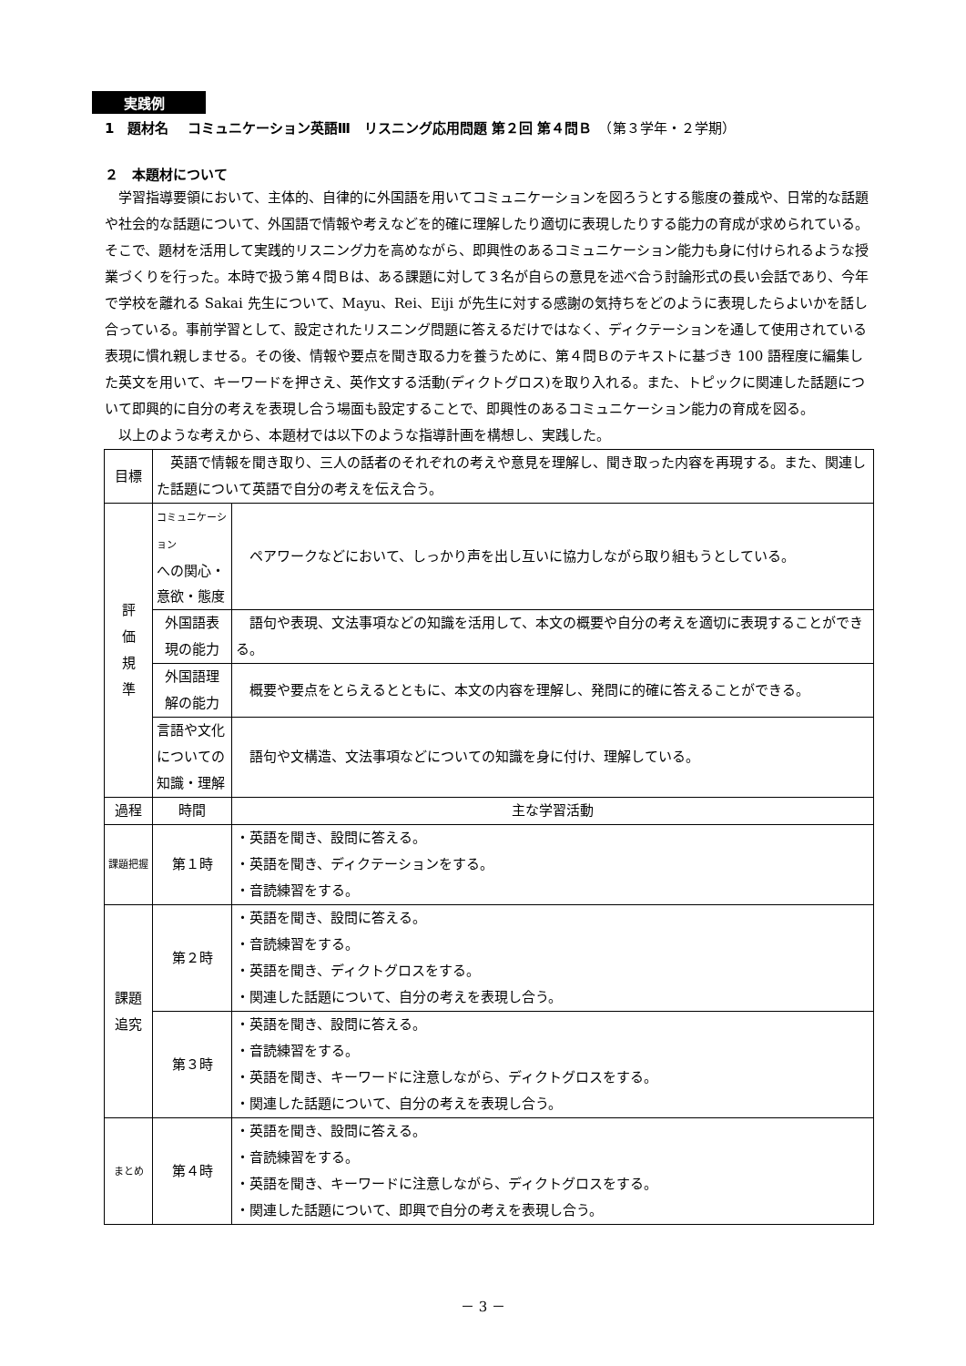実践例
1　題材名　 コミュニケーション英語Ⅲ　リスニング応用問題 第２回 第４問Ｂ　（第３学年・２学期）
２　本題材について
学習指導要領において、主体的、自律的に外国語を用いてコミュニケーションを図ろうとする態度の養成や、日常的な話題や社会的な話題について、外国語で情報や考えなどを的確に理解したり適切に表現したりする能力の育成が求められている。そこで、題材を活用して実践的リスニング力を高めながら、即興性のあるコミュニケーション能力も身に付けられるような授業づくりを行った。本時で扱う第４問Ｂは、ある課題に対して３名が自らの意見を述べ合う討論形式の長い会話であり、今年で学校を離れる Sakai 先生について、Mayu、Rei、Eiji が先生に対する感謝の気持ちをどのように表現したらよいかを話し合っている。事前学習として、設定されたリスニング問題に答えるだけではなく、ディクテーションを通して使用されている表現に慣れ親しませる。その後、情報や要点を聞き取る力を養うために、第４問Ｂのテキストに基づき 100 語程度に編集した英文を用いて、キーワードを押さえ、英作文する活動(ディクトグロス)を取り入れる。また、トピックに関連した話題について即興的に自分の考えを表現し合う場面も設定することで、即興性のあるコミュニケーション能力の育成を図る。
以上のような考えから、本題材では以下のような指導計画を構想し、実践した。
| 目標 | 英語で情報を聞き取り、三人の話者のそれぞれの考えや意見を理解し、聞き取った内容を再現する。また、関連した話題について英語で自分の考えを伝え合う。 | |
| 評 価 規 準 | コミュニケーション への関心・ 意欲・態度 | ペアワークなどにおいて、しっかり声を出し互いに協力しながら取り組もうとしている。 |
| | 外国語表 現の能力 | 語句や表現、文法事項などの知識を活用して、本文の概要や自分の考えを適切に表現することができる。 |
| | 外国語理 解の能力 | 概要や要点をとらえるとともに、本文の内容を理解し、発問に的確に答えることができる。 |
| | 言語や文化 についての 知識・理解 | 語句や文構造、文法事項などについての知識を身に付け、理解している。 |
| 過程 | 時間 | 主な学習活動 |
| 課題把握 | 第１時 | ・英語を聞き、設問に答える。 ・英語を聞き、ディクテーションをする。 ・音読練習をする。 |
| 課題 追究 | 第２時 | ・英語を聞き、設問に答える。 ・音読練習をする。 ・英語を聞き、ディクトグロスをする。 ・関連した話題について、自分の考えを表現し合う。 |
| | 第３時 | ・英語を聞き、設問に答える。 ・音読練習をする。 ・英語を聞き、キーワードに注意しながら、ディクトグロスをする。 ・関連した話題について、自分の考えを表現し合う。 |
| まとめ | 第４時 | ・英語を聞き、設問に答える。 ・音読練習をする。 ・英語を聞き、キーワードに注意しながら、ディクトグロスをする。 ・関連した話題について、即興で自分の考えを表現し合う。 |
－ 3 －